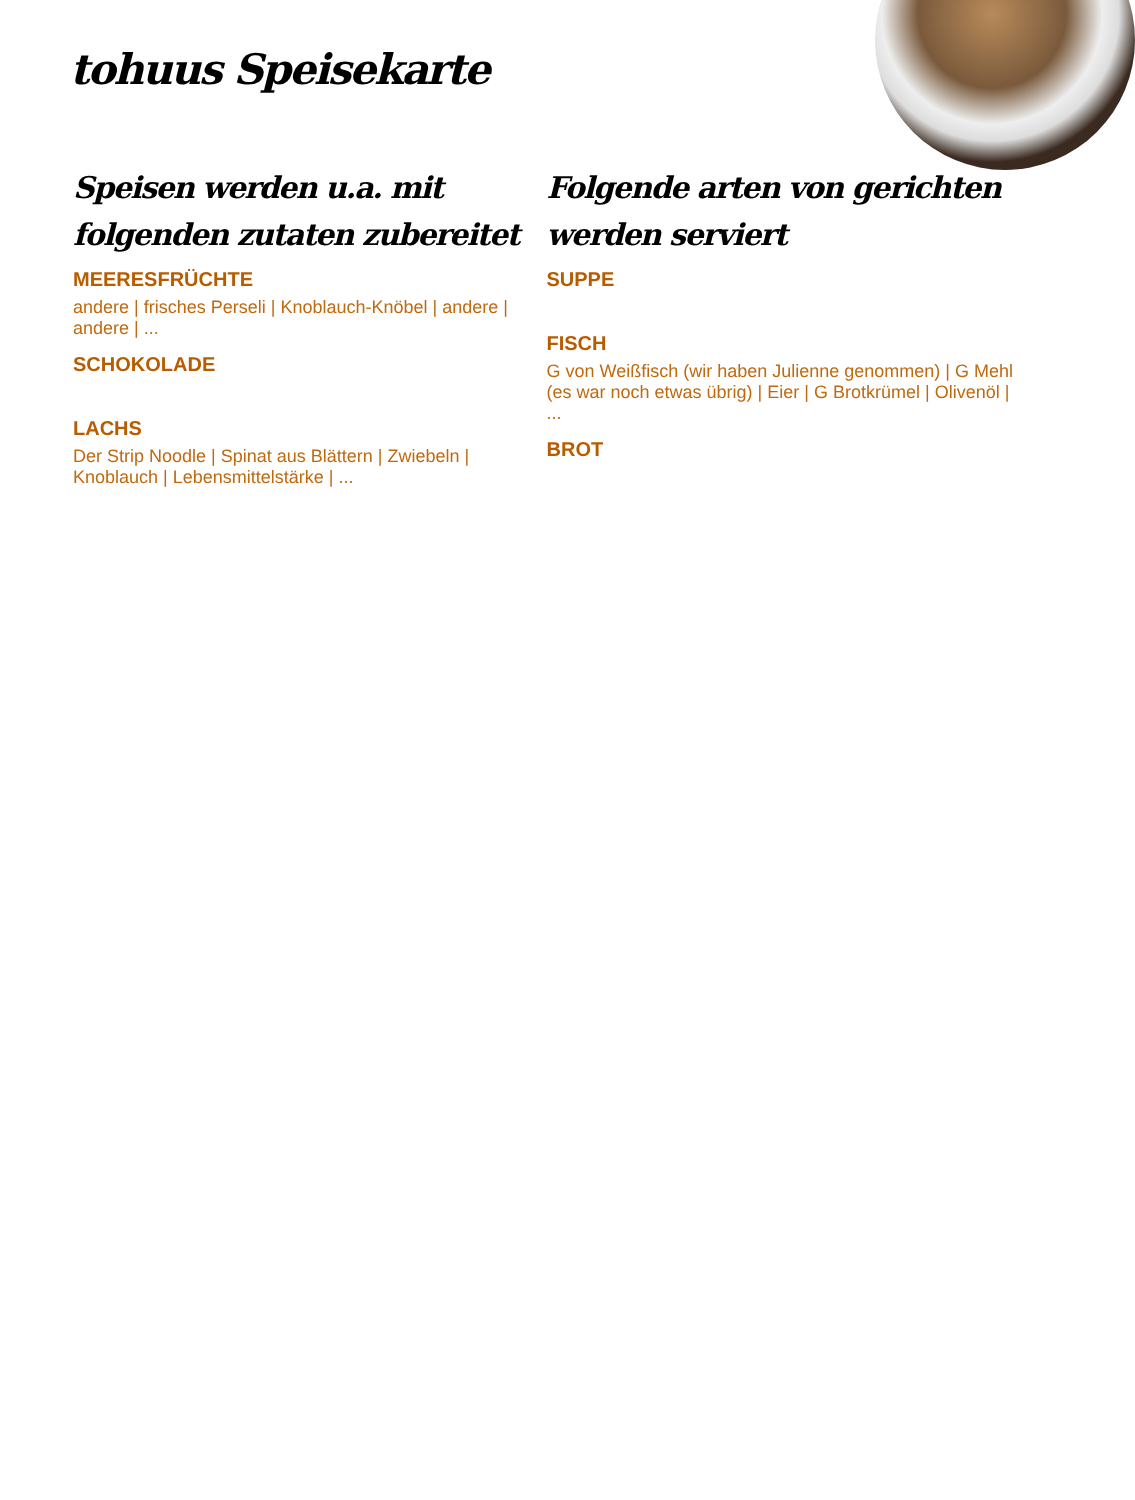tohuus Speisekarte
Speisen werden u.a. mit folgenden zutaten zubereitet
MEERESFRÜCHTE
andere | frisches Perseli | Knoblauch-Knöbel | andere | andere | ...
SCHOKOLADE
LACHS
Der Strip Noodle | Spinat aus Blättern | Zwiebeln | Knoblauch | Lebensmittelstärke | ...
Folgende arten von gerichten werden serviert
SUPPE
FISCH
G von Weißfisch (wir haben Julienne genommen) | G Mehl (es war noch etwas übrig) | Eier | G Brotkrümel | Olivenöl | ...
BROT